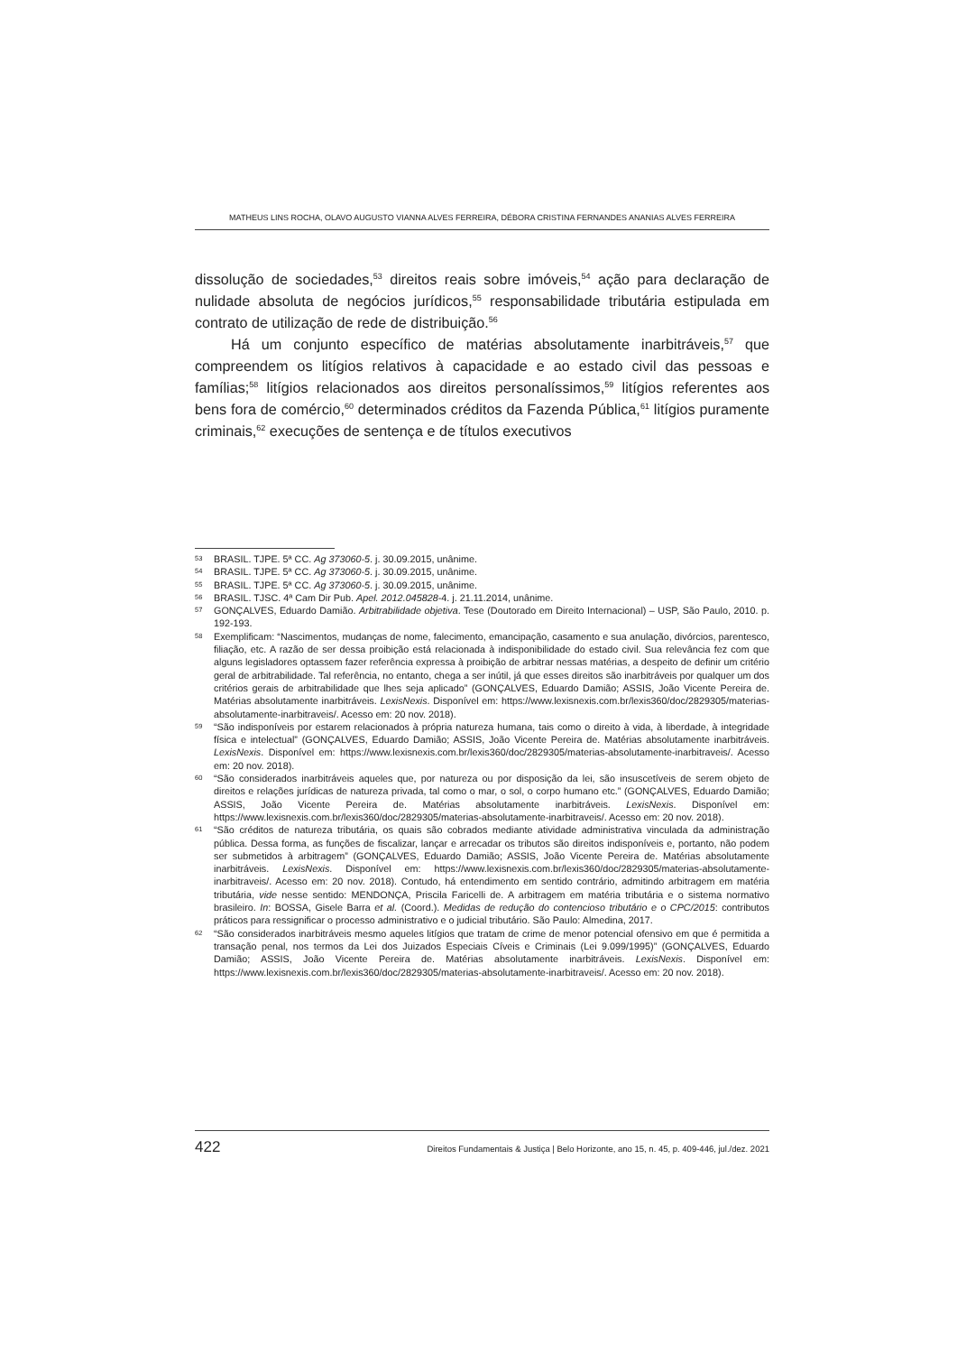MATHEUS LINS ROCHA, OLAVO AUGUSTO VIANNA ALVES FERREIRA, DÉBORA CRISTINA FERNANDES ANANIAS ALVES FERREIRA
dissolução de sociedades,<sup>53</sup> direitos reais sobre imóveis,<sup>54</sup> ação para declaração de nulidade absoluta de negócios jurídicos,<sup>55</sup> responsabilidade tributária estipulada em contrato de utilização de rede de distribuição.<sup>56</sup>
Há um conjunto específico de matérias absolutamente inarbitráveis,<sup>57</sup> que compreendem os litígios relativos à capacidade e ao estado civil das pessoas e famílias;<sup>58</sup> litígios relacionados aos direitos personalíssimos,<sup>59</sup> litígios referentes aos bens fora de comércio,<sup>60</sup> determinados créditos da Fazenda Pública,<sup>61</sup> litígios puramente criminais,<sup>62</sup> execuções de sentença e de títulos executivos
53 BRASIL. TJPE. 5ª CC. Ag 373060-5. j. 30.09.2015, unânime.
54 BRASIL. TJPE. 5ª CC. Ag 373060-5. j. 30.09.2015, unânime.
55 BRASIL. TJPE. 5ª CC. Ag 373060-5. j. 30.09.2015, unânime.
56 BRASIL. TJSC. 4ª Cam Dir Pub. Apel. 2012.045828-4. j. 21.11.2014, unânime.
57 GONÇALVES, Eduardo Damião. Arbitrabilidade objetiva. Tese (Doutorado em Direito Internacional) – USP, São Paulo, 2010. p. 192-193.
58 Exemplificam: “Nascimentos, mudanças de nome, falecimento, emancipação, casamento e sua anulação, divórcios, parentesco, filiação, etc. A razão de ser dessa proibição está relacionada à indisponibilidade do estado civil. Sua relevância fez com que alguns legisladores optassem fazer referência expressa à proibição de arbitrar nessas matérias, a despeito de definir um critério geral de arbitrabilidade. Tal referência, no entanto, chega a ser inútil, já que esses direitos são inarbitráveis por qualquer um dos critérios gerais de arbitrabilidade que lhes seja aplicado” (GONÇALVES, Eduardo Damião; ASSIS, João Vicente Pereira de. Matérias absolutamente inarbitráveis. LexisNexis. Disponível em: https://www.lexisnexis.com.br/lexis360/doc/2829305/materias-absolutamente-inarbitraveis/. Acesso em: 20 nov. 2018).
59 “São indisponíveis por estarem relacionados à própria natureza humana, tais como o direito à vida, à liberdade, à integridade física e intelectual” (GONÇALVES, Eduardo Damião; ASSIS, João Vicente Pereira de. Matérias absolutamente inarbitráveis. LexisNexis. Disponível em: https://www.lexisnexis.com.br/lexis360/doc/2829305/materias-absolutamente-inarbitraveis/. Acesso em: 20 nov. 2018).
60 “São considerados inarbitráveis aqueles que, por natureza ou por disposição da lei, são insuscetíveis de serem objeto de direitos e relações jurídicas de natureza privada, tal como o mar, o sol, o corpo humano etc.” (GONÇALVES, Eduardo Damião; ASSIS, João Vicente Pereira de. Matérias absolutamente inarbitráveis. LexisNexis. Disponível em: https://www.lexisnexis.com.br/lexis360/doc/2829305/materias-absolutamente-inarbitraveis/. Acesso em: 20 nov. 2018).
61 “São créditos de natureza tributária, os quais são cobrados mediante atividade administrativa vinculada da administração pública. Dessa forma, as funções de fiscalizar, lançar e arrecadar os tributos são direitos indisponíveis e, portanto, não podem ser submetidos à arbitragem” (GONÇALVES, Eduardo Damião; ASSIS, João Vicente Pereira de. Matérias absolutamente inarbitráveis. LexisNexis. Disponível em: https://www.lexisnexis.com.br/lexis360/doc/2829305/materias-absolutamente-inarbitraveis/. Acesso em: 20 nov. 2018). Contudo, há entendimento em sentido contrário, admitindo arbitragem em matéria tributária, vide nesse sentido: MENDONÇA, Priscila Faricelli de. A arbitragem em matéria tributária e o sistema normativo brasileiro. In: BOSSA, Gisele Barra et al. (Coord.). Medidas de redução do contencioso tributário e o CPC/2015: contributos práticos para ressignificar o processo administrativo e o judicial tributário. São Paulo: Almedina, 2017.
62 “São considerados inarbitráveis mesmo aqueles litígios que tratam de crime de menor potencial ofensivo em que é permitida a transação penal, nos termos da Lei dos Juizados Especiais Cíveis e Criminais (Lei 9.099/1995)” (GONÇALVES, Eduardo Damião; ASSIS, João Vicente Pereira de. Matérias absolutamente inarbitráveis. LexisNexis. Disponível em: https://www.lexisnexis.com.br/lexis360/doc/2829305/materias-absolutamente-inarbitraveis/. Acesso em: 20 nov. 2018).
422 Direitos Fundamentais & Justiça | Belo Horizonte, ano 15, n. 45, p. 409-446, jul./dez. 2021